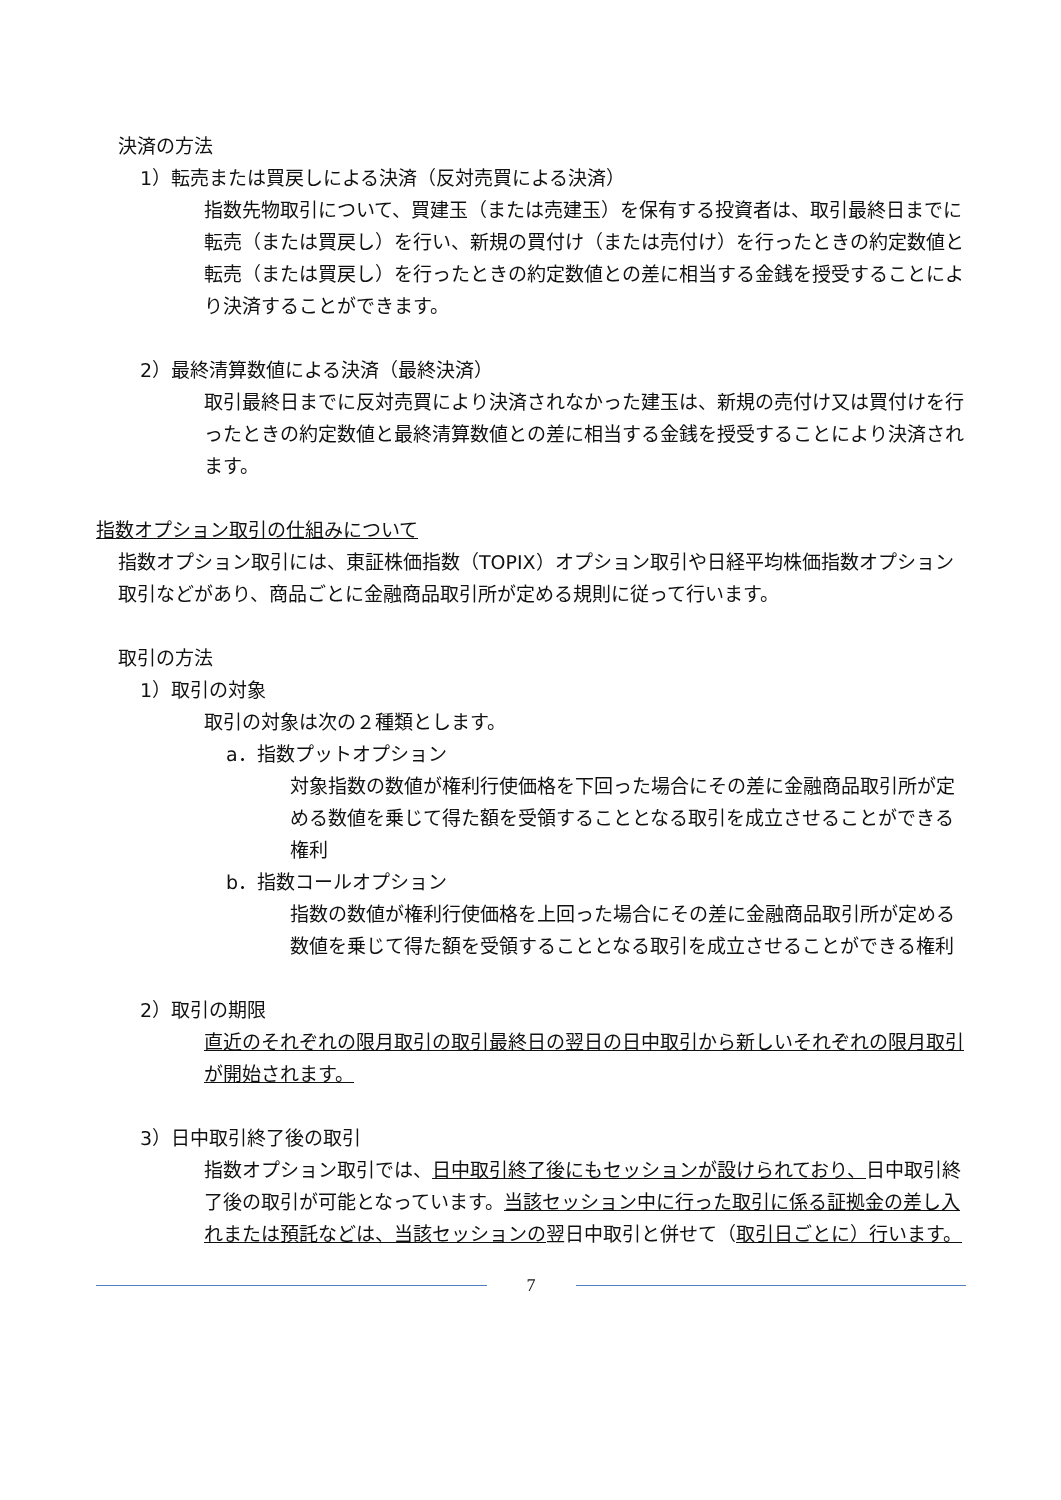決済の方法
1）転売または買戻しによる決済（反対売買による決済）
指数先物取引について、買建玉（または売建玉）を保有する投資者は、取引最終日までに転売（または買戻し）を行い、新規の買付け（または売付け）を行ったときの約定数値と転売（または買戻し）を行ったときの約定数値との差に相当する金銭を授受することにより決済することができます。
2）最終清算数値による決済（最終決済）
取引最終日までに反対売買により決済されなかった建玉は、新規の売付け又は買付けを行ったときの約定数値と最終清算数値との差に相当する金銭を授受することにより決済されます。
指数オプション取引の仕組みについて
指数オプション取引には、東証株価指数（TOPIX）オプション取引や日経平均株価指数オプション取引などがあり、商品ごとに金融商品取引所が定める規則に従って行います。
取引の方法
1）取引の対象
取引の対象は次の２種類とします。
a．指数プットオプション
対象指数の数値が権利行使価格を下回った場合にその差に金融商品取引所が定める数値を乗じて得た額を受領することとなる取引を成立させることができる権利
b．指数コールオプション
指数の数値が権利行使価格を上回った場合にその差に金融商品取引所が定める数値を乗じて得た額を受領することとなる取引を成立させることができる権利
2）取引の期限
直近のそれぞれの限月取引の取引最終日の翌日の日中取引から新しいそれぞれの限月取引が開始されます。
3）日中取引終了後の取引
指数オプション取引では、日中取引終了後にもセッションが設けられており、日中取引終了後の取引が可能となっています。当該セッション中に行った取引に係る証拠金の差し入れまたは預託などは、当該セッションの翌日中取引と併せて（取引日ごとに）行います。
7